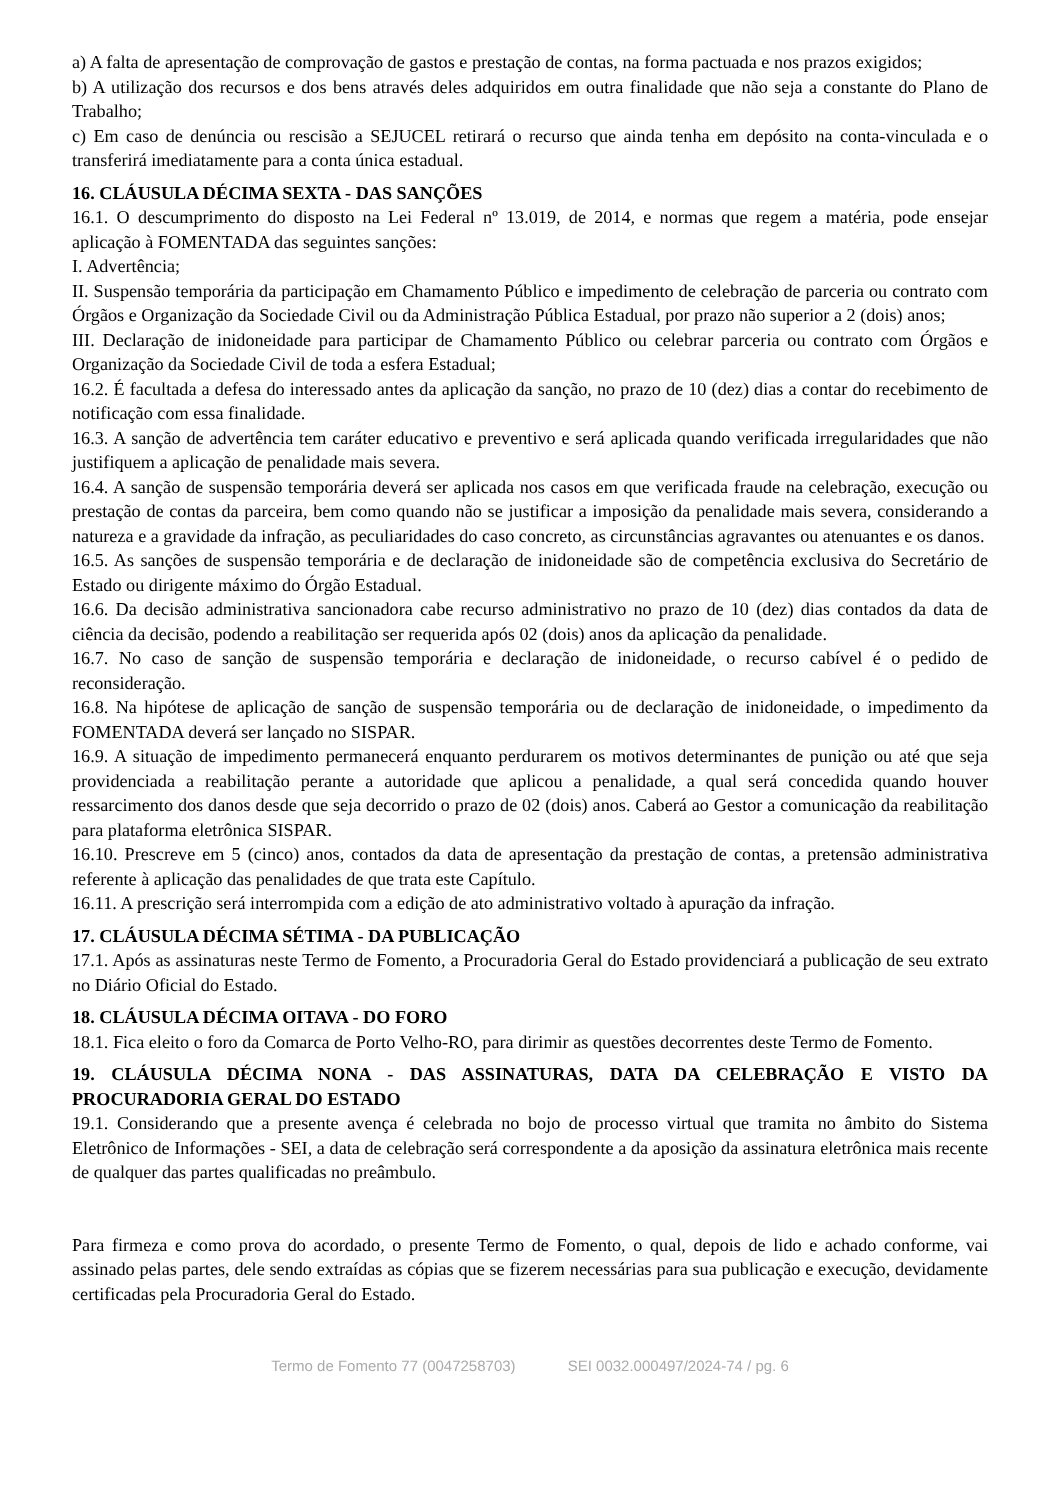a) A falta de apresentação de comprovação de gastos e prestação de contas, na forma pactuada e nos prazos exigidos;
b) A utilização dos recursos e dos bens através deles adquiridos em outra finalidade que não seja a constante do Plano de Trabalho;
c) Em caso de denúncia ou rescisão a SEJUCEL retirará o recurso que ainda tenha em depósito na conta-vinculada e o transferirá imediatamente para a conta única estadual.
16. CLÁUSULA DÉCIMA SEXTA - DAS SANÇÕES
16.1. O descumprimento do disposto na Lei Federal nº 13.019, de 2014, e normas que regem a matéria, pode ensejar aplicação à FOMENTADA das seguintes sanções:
I. Advertência;
II. Suspensão temporária da participação em Chamamento Público e impedimento de celebração de parceria ou contrato com Órgãos e Organização da Sociedade Civil ou da Administração Pública Estadual, por prazo não superior a 2 (dois) anos;
III. Declaração de inidoneidade para participar de Chamamento Público ou celebrar parceria ou contrato com Órgãos e Organização da Sociedade Civil de toda a esfera Estadual;
16.2. É facultada a defesa do interessado antes da aplicação da sanção, no prazo de 10 (dez) dias a contar do recebimento de notificação com essa finalidade.
16.3. A sanção de advertência tem caráter educativo e preventivo e será aplicada quando verificada irregularidades que não justifiquem a aplicação de penalidade mais severa.
16.4. A sanção de suspensão temporária deverá ser aplicada nos casos em que verificada fraude na celebração, execução ou prestação de contas da parceira, bem como quando não se justificar a imposição da penalidade mais severa, considerando a natureza e a gravidade da infração, as peculiaridades do caso concreto, as circunstâncias agravantes ou atenuantes e os danos.
16.5. As sanções de suspensão temporária e de declaração de inidoneidade são de competência exclusiva do Secretário de Estado ou dirigente máximo do Órgão Estadual.
16.6. Da decisão administrativa sancionadora cabe recurso administrativo no prazo de 10 (dez) dias contados da data de ciência da decisão, podendo a reabilitação ser requerida após 02 (dois) anos da aplicação da penalidade.
16.7. No caso de sanção de suspensão temporária e declaração de inidoneidade, o recurso cabível é o pedido de reconsideração.
16.8. Na hipótese de aplicação de sanção de suspensão temporária ou de declaração de inidoneidade, o impedimento da FOMENTADA deverá ser lançado no SISPAR.
16.9. A situação de impedimento permanecerá enquanto perdurarem os motivos determinantes de punição ou até que seja providenciada a reabilitação perante a autoridade que aplicou a penalidade, a qual será concedida quando houver ressarcimento dos danos desde que seja decorrido o prazo de 02 (dois) anos. Caberá ao Gestor a comunicação da reabilitação para plataforma eletrônica SISPAR.
16.10. Prescreve em 5 (cinco) anos, contados da data de apresentação da prestação de contas, a pretensão administrativa referente à aplicação das penalidades de que trata este Capítulo.
16.11. A prescrição será interrompida com a edição de ato administrativo voltado à apuração da infração.
17. CLÁUSULA DÉCIMA SÉTIMA - DA PUBLICAÇÃO
17.1. Após as assinaturas neste Termo de Fomento, a Procuradoria Geral do Estado providenciará a publicação de seu extrato no Diário Oficial do Estado.
18. CLÁUSULA DÉCIMA OITAVA - DO FORO
18.1. Fica eleito o foro da Comarca de Porto Velho-RO, para dirimir as questões decorrentes deste Termo de Fomento.
19. CLÁUSULA DÉCIMA NONA - DAS ASSINATURAS, DATA DA CELEBRAÇÃO E VISTO DA PROCURADORIA GERAL DO ESTADO
19.1. Considerando que a presente avença é celebrada no bojo de processo virtual que tramita no âmbito do Sistema Eletrônico de Informações - SEI, a data de celebração será correspondente a da aposição da assinatura eletrônica mais recente de qualquer das partes qualificadas no preâmbulo.
Para firmeza e como prova do acordado, o presente Termo de Fomento, o qual, depois de lido e achado conforme, vai assinado pelas partes, dele sendo extraídas as cópias que se fizerem necessárias para sua publicação e execução, devidamente certificadas pela Procuradoria Geral do Estado.
Termo de Fomento 77 (0047258703) SEI 0032.000497/2024-74 / pg. 6